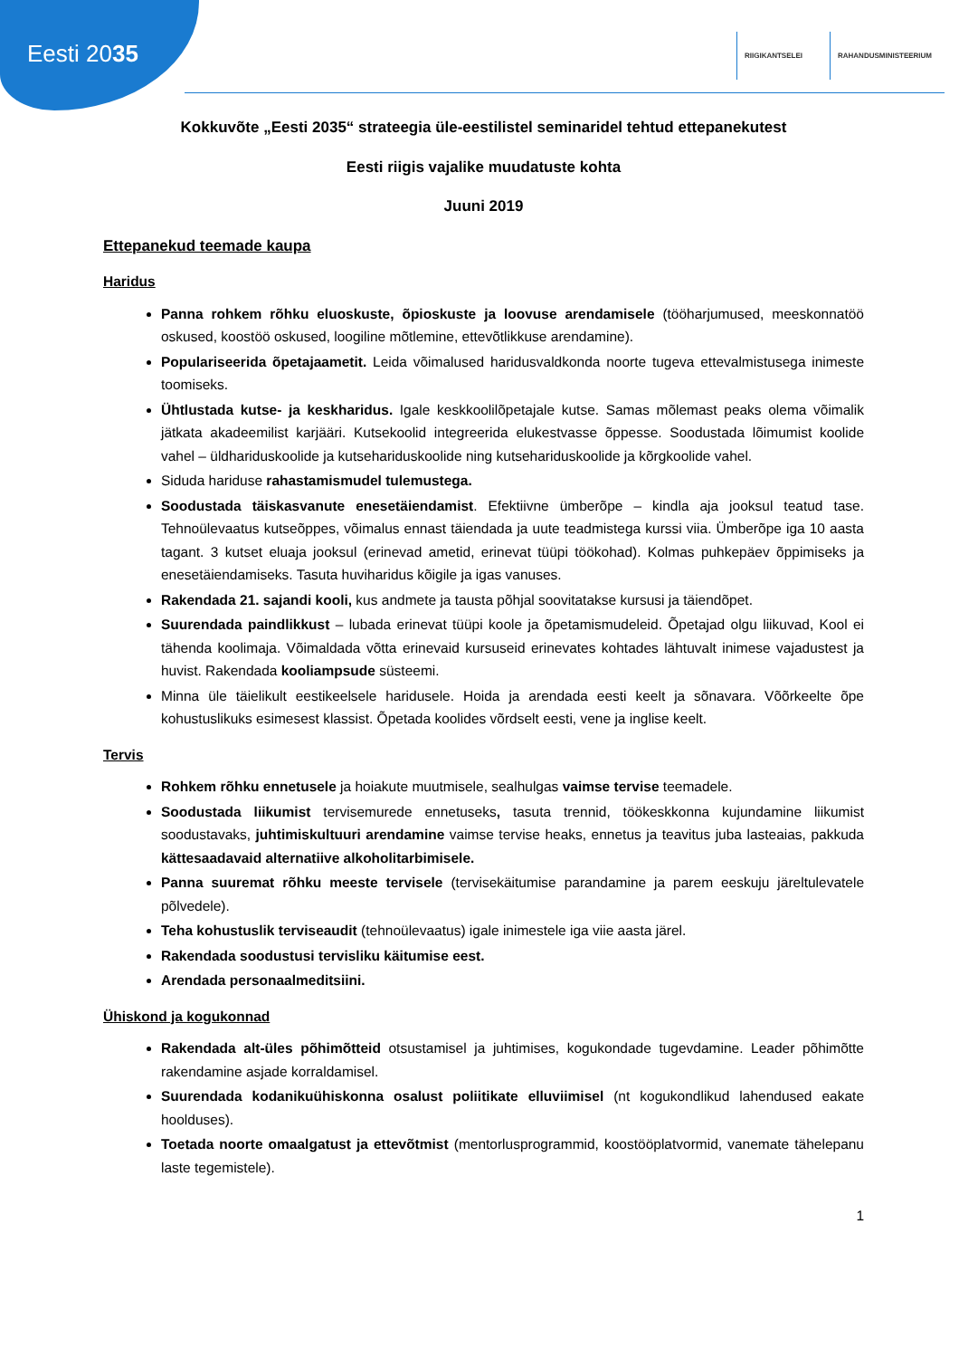Eesti 2035
RIIGIKANTSELEI RAHANDUSMINISTEERIUM
Kokkuvõte „Eesti 2035“ strateegia üle-eestilistel seminaridel tehtud ettepanekutest
Eesti riigis vajalike muudatuste kohta
Juuni 2019
Ettepanekud teemade kaupa
Haridus
Panna rohkem rõhku eluoskuste, õpioskuste ja loovuse arendamisele (tööharjumused, meeskonnatöö oskused, koostöö oskused, loogiline mõtlemine, ettevõtlikkuse arendamine).
Populariseerida õpetajaametit. Leida võimalused haridusvaldkonda noorte tugeva ettevalmistusega inimeste toomiseks.
Ühtlustada kutse- ja keskharidus. Igale keskkoolilõpetajale kutse. Samas mõlemast peaks olema võimalik jätkata akadeemilist karjääri. Kutsekoolid integreerida elukestvasse õppesse. Soodustada lõimumist koolide vahel – üldhariduskoolide ja kutsehariduskoolide ning kutsehariduskoolide ja kõrgkoolide vahel.
Siduda hariduse rahastamismudel tulemustega.
Soodustada täiskasvanute enesetäiendamist. Efektiivne ümberõpe – kindla aja jooksul teatud tase. Tehnoülevaatus kutseõppes, võimalus ennast täiendada ja uute teadmistega kurssi viia. Ümberõpe iga 10 aasta tagant. 3 kutset eluaja jooksul (erinevad ametid, erinevat tüüpi töökohad). Kolmas puhkepäev õppimiseks ja enesetäiendamiseks. Tasuta huviharidus kõigile ja igas vanuses.
Rakendada 21. sajandi kooli, kus andmete ja tausta põhjal soovitatakse kursusi ja täiendõpet.
Suurendada paindlikkust – lubada erinevat tüüpi koole ja õpetamismudeleid. Õpetajad olgu liikuvad, Kool ei tähenda koolimaja. Võimaldada võtta erinevaid kursuseid erinevates kohtades lähtuvalt inimese vajadustest ja huvist. Rakendada kooliampsude süsteemi.
Minna üle täielikult eestikeelsele haridusele. Hoida ja arendada eesti keelt ja sõnavara. Võõrkeelte õpe kohustuslikuks esimesest klassist. Õpetada koolides võrdselt eesti, vene ja inglise keelt.
Tervis
Rohkem rõhku ennetusele ja hoiakute muutmisele, sealhulgas vaimse tervise teemadele.
Soodustada liikumist tervisemurede ennetuseks, tasuta trennid, töökeskkonna kujundamine liikumist soodustavaks, juhtimiskultuuri arendamine vaimse tervise heaks, ennetus ja teavitus juba lasteaias, pakkuda kättesaadavaid alternatiive alkoholitarbimisele.
Panna suuremat rõhku meeste tervisele (tervisekäitumise parandamine ja parem eeskuju järeltulevatele põlvedele).
Teha kohustuslik terviseaudit (tehnoülevaatus) igale inimestele iga viie aasta järel.
Rakendada soodustusi tervisliku käitumise eest.
Arendada personaalmeditsiini.
Ühiskond ja kogukonnad
Rakendada alt-üles põhimõtteid otsustamisel ja juhtimises, kogukondade tugevdamine. Leader põhimõtte rakendamine asjade korraldamisel.
Suurendada kodanikuühiskonna osalust poliitikate elluviimisel (nt kogukondlikud lahendused eakate hoolduses).
Toetada noorte omaalgatust ja ettevõtmist (mentorlusprogrammid, koostööplatvormid, vanemate tähelepanu laste tegemistele).
1